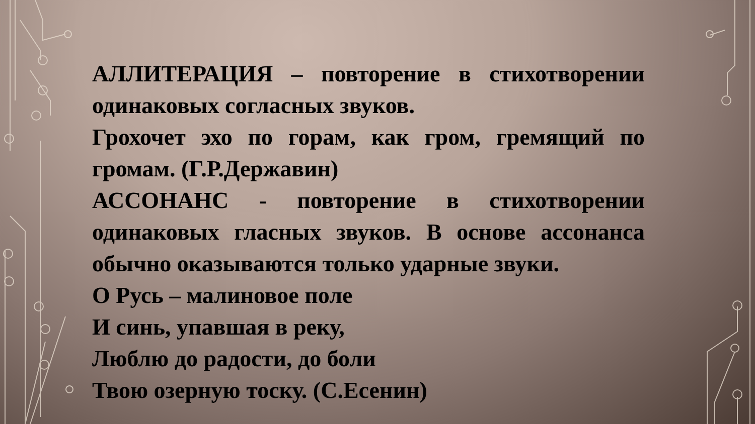АЛЛИТЕРАЦИЯ – повторение в стихотворении одинаковых согласных звуков.
Грохочет эхо по горам, как гром, гремящий по громам. (Г.Р.Державин)
АССОНАНС - повторение в стихотворении одинаковых гласных звуков. В основе ассонанса обычно оказываются только ударные звуки.
О Русь – малиновое поле
И синь, упавшая в реку,
Люблю до радости, до боли
Твою озерную тоску. (С.Есенин)